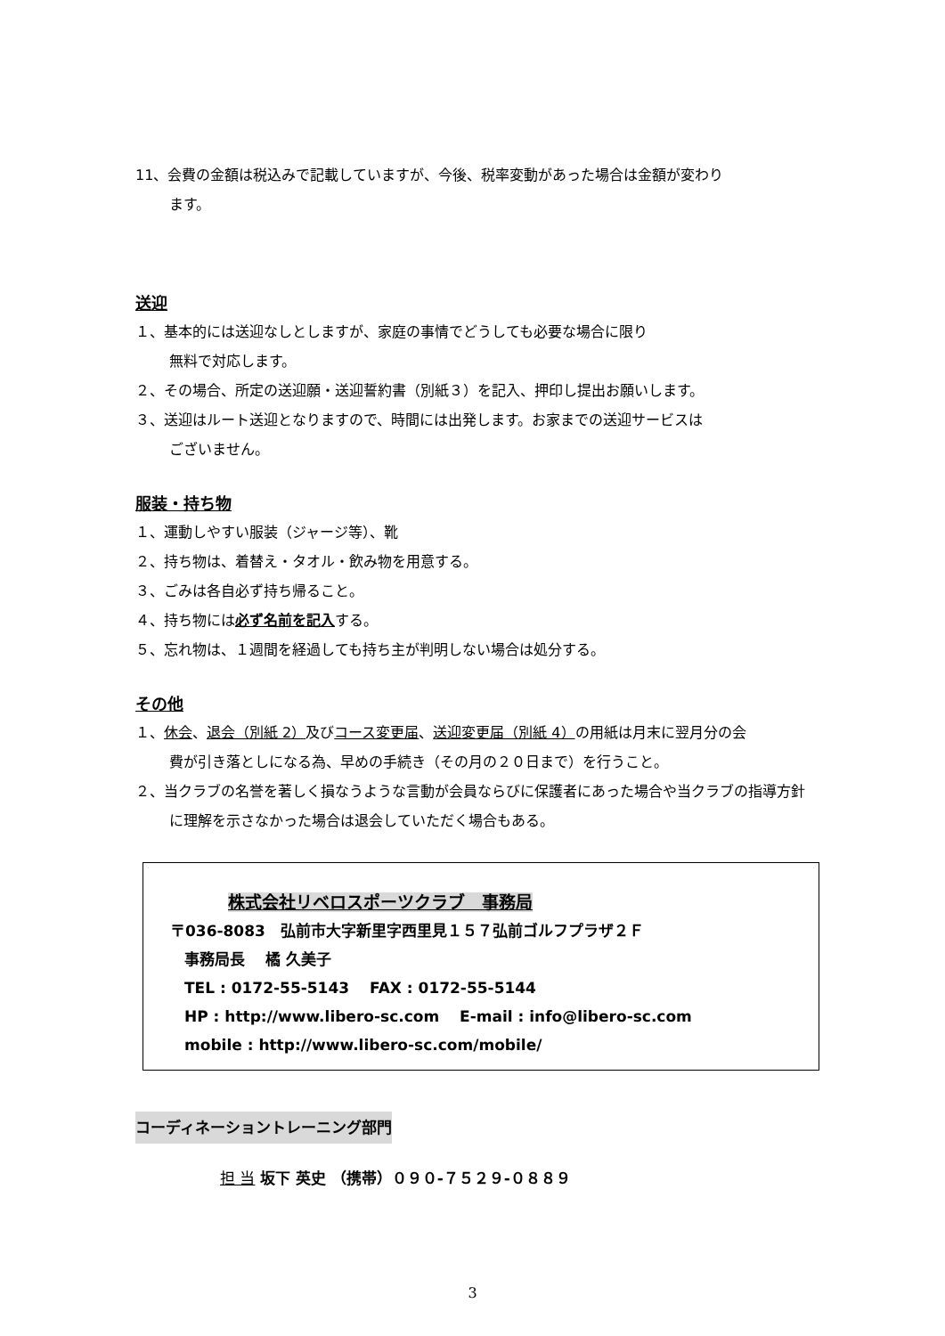11、会費の金額は税込みで記載していますが、今後、税率変動があった場合は金額が変わり
ます。
送迎
１、基本的には送迎なしとしますが、家庭の事情でどうしても必要な場合に限り
無料で対応します。
２、その場合、所定の送迎願・送迎誓約書（別紙３）を記入、押印し提出お願いします。
３、送迎はルート送迎となりますので、時間には出発します。お家までの送迎サービスは
ございません。
服装・持ち物
１、運動しやすい服装（ジャージ等）、靴
２、持ち物は、着替え・タオル・飲み物を用意する。
３、ごみは各自必ず持ち帰ること。
４、持ち物には必ず名前を記入する。
５、忘れ物は、１週間を経過しても持ち主が判明しない場合は処分する。
その他
１、休会、退会（別紙 2）及びコース変更届、送迎変更届（別紙 4）の用紙は月末に翌月分の会
費が引き落としになる為、早めの手続き（その月の２０日まで）を行うこと。
２、当クラブの名誉を著しく損なうような言動が会員ならびに保護者にあった場合や当クラブの指導方針
に理解を示さなかった場合は退会していただく場合もある。
株式会社リベロスポーツクラブ　事務局
〒036-8083　弘前市大字新里字西里見１５７弘前ゴルフプラザ２Ｆ
事務局長　 橘 久美子
TEL : 0172-55-5143　 FAX : 0172-55-5144
HP : http://www.libero-sc.com　 E-mail : info@libero-sc.com
mobile : http://www.libero-sc.com/mobile/
コーディネーショントレーニング部門
担 当 坂下 英史 （携帯）０９０-７５２９-０８８９
3